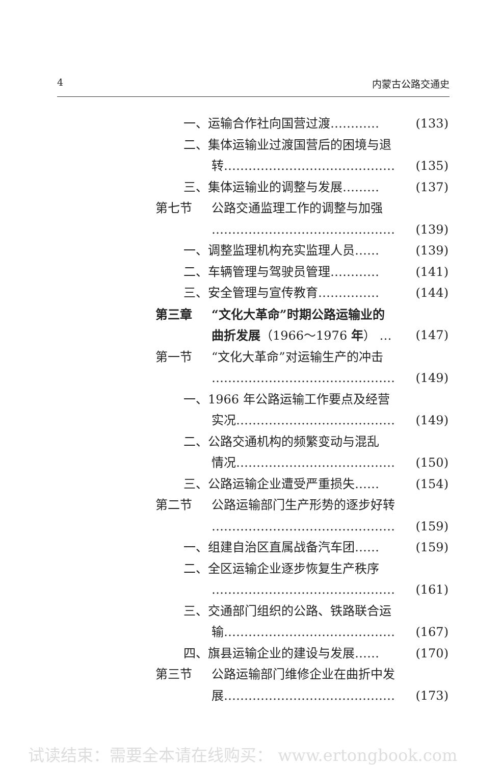4 内蒙古公路交通史
一、运输合作社向国营过渡………… (133)
二、集体运输业过渡国营后的困境与退
转…………………………………… (135)
三、集体运输业的调整与发展……… (137)
第七节 公路交通监理工作的调整与加强
……………………………………… (139)
一、调整监理机构充实监理人员…… (139)
二、车辆管理与驾驶员管理………… (141)
三、安全管理与宣传教育…………… (144)
第三章 “文化大革命”时期公路运输业的
曲折发展（1966～1976 年） … (147)
第一节 “文化大革命”对运输生产的冲击
……………………………………… (149)
一、1966 年公路运输工作要点及经营
实况………………………………… (149)
二、公路交通机构的频繁变动与混乱
情况………………………………… (150)
三、公路运输企业遭受严重损失…… (154)
第二节 公路运输部门生产形势的逐步好转
……………………………………… (159)
一、组建自治区直属战备汽车团…… (159)
二、全区运输企业逐步恢复生产秩序
……………………………………… (161)
三、交通部门组织的公路、铁路联合运
输…………………………………… (167)
四、旗县运输企业的建设与发展…… (170)
第三节 公路运输部门维修企业在曲折中发
展…………………………………… (173)
试读结束：需要全本请在线购买： www.ertongbook.com